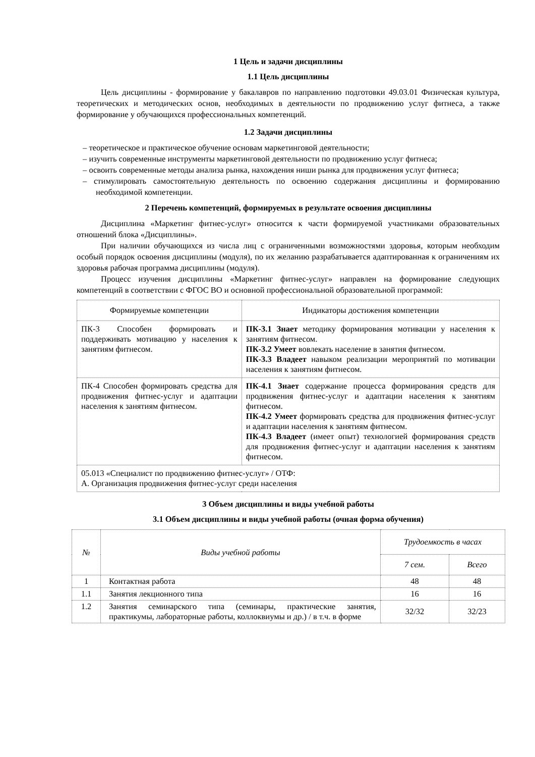1 Цель и задачи дисциплины
1.1 Цель дисциплины
Цель дисциплины - формирование у бакалавров по направлению подготовки 49.03.01 Физическая культура, теоретических и методических основ, необходимых в деятельности по продвижению услуг фитнеса, а также формирование у обучающихся профессиональных компетенций.
1.2 Задачи дисциплины
– теоретическое и практическое обучение основам маркетинговой деятельности;
– изучить современные инструменты маркетинговой деятельности по продвижению услуг фитнеса;
– освоить современные методы анализа рынка, нахождения ниши рынка для продвижения услуг фитнеса;
– стимулировать самостоятельную деятельность по освоению содержания дисциплины и формированию необходимой компетенции.
2 Перечень компетенций, формируемых в результате освоения дисциплины
Дисциплина «Маркетинг фитнес-услуг» относится к части формируемой участниками образовательных отношений блока «Дисциплины».
При наличии обучающихся из числа лиц с ограниченными возможностями здоровья, которым необходим особый порядок освоения дисциплины (модуля), по их желанию разрабатывается адаптированная к ограничениям их здоровья рабочая программа дисциплины (модуля).
Процесс изучения дисциплины «Маркетинг фитнес-услуг» направлен на формирование следующих компетенций в соответствии с ФГОС ВО и основной профессиональной образовательной программой:
| Формируемые компетенции | Индикаторы достижения компетенции |
| --- | --- |
| ПК-3 Способен формировать и поддерживать мотивацию у населения к занятиям фитнесом. | ПК-3.1 Знает методику формирования мотивации у населения к занятиям фитнесом. ПК-3.2 Умеет вовлекать население в занятия фитнесом. ПК-3.3 Владеет навыком реализации мероприятий по мотивации населения к занятиям фитнесом. |
| ПК-4 Способен формировать средства для продвижения фитнес-услуг и адаптации населения к занятиям фитнесом. | ПК-4.1 Знает содержание процесса формирования средств для продвижения фитнес-услуг и адаптации населения к занятиям фитнесом. ПК-4.2 Умеет формировать средства для продвижения фитнес-услуг и адаптации населения к занятиям фитнесом. ПК-4.3 Владеет (имеет опыт) технологией формирования средств для продвижения фитнес-услуг и адаптации населения к занятиям фитнесом. |
| 05.013 «Специалист по продвижению фитнес-услуг» / ОТФ: А. Организация продвижения фитнес-услуг среди населения | |
3 Объем дисциплины и виды учебной работы
3.1 Объем дисциплины и виды учебной работы (очная форма обучения)
| № | Виды учебной работы | Трудоемкость в часах | |
| --- | --- | --- | --- |
| | | 7 сем. | Всего |
| 1 | Контактная работа | 48 | 48 |
| 1.1 | Занятия лекционного типа | 16 | 16 |
| 1.2 | Занятия семинарского типа (семинары, практические занятия, практикумы, лабораторные работы, коллоквиумы и др.) / в т.ч. в форме | 32/32 | 32/23 |